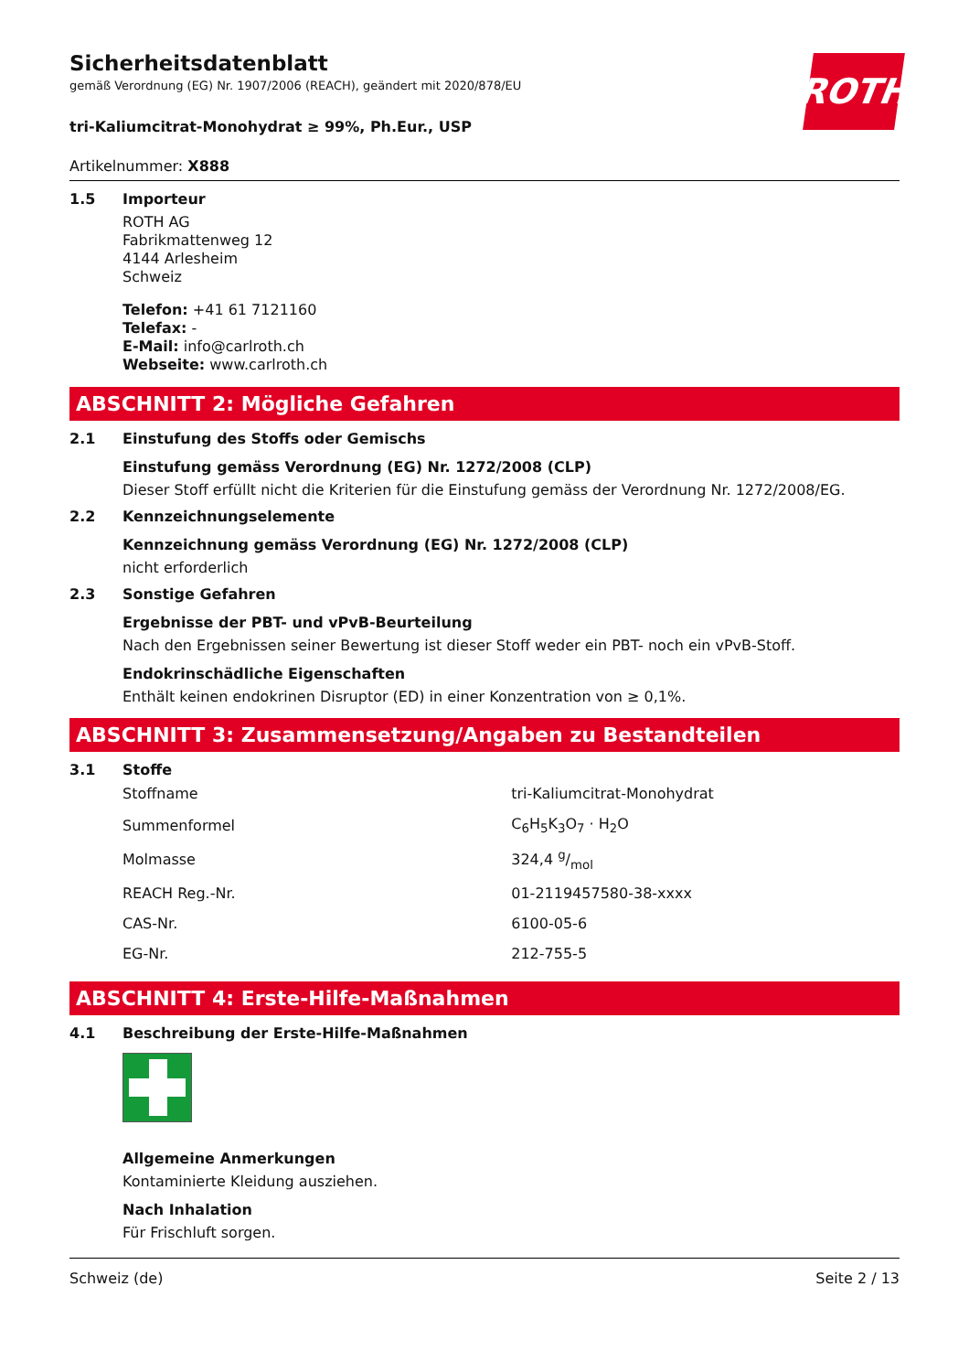ROTH
Sicherheitsdatenblatt
gemäß Verordnung (EG) Nr. 1907/2006 (REACH), geändert mit 2020/878/EU
tri-Kaliumcitrat-Monohydrat ≥ 99%, Ph.Eur., USP
Artikelnummer: X888
1.5 Importeur
ROTH AG
Fabrikmattenweg 12
4144 Arlesheim
Schweiz
Telefon: +41 61 7121160
Telefax: -
E-Mail: info@carlroth.ch
Webseite: www.carlroth.ch
ABSCHNITT 2: Mögliche Gefahren
2.1 Einstufung des Stoffs oder Gemischs
Einstufung gemäss Verordnung (EG) Nr. 1272/2008 (CLP)
Dieser Stoff erfüllt nicht die Kriterien für die Einstufung gemäss der Verordnung Nr. 1272/2008/EG.
2.2 Kennzeichnungselemente
Kennzeichnung gemäss Verordnung (EG) Nr. 1272/2008 (CLP)
nicht erforderlich
2.3 Sonstige Gefahren
Ergebnisse der PBT- und vPvB-Beurteilung
Nach den Ergebnissen seiner Bewertung ist dieser Stoff weder ein PBT- noch ein vPvB-Stoff.
Endokrinschädliche Eigenschaften
Enthält keinen endokrinen Disruptor (ED) in einer Konzentration von ≥ 0,1%.
ABSCHNITT 3: Zusammensetzung/Angaben zu Bestandteilen
3.1 Stoffe
| Stoffname | tri-Kaliumcitrat-Monohydrat |
| Summenformel | C<sub>6</sub>H<sub>5</sub>K<sub>3</sub>O<sub>7</sub> · H<sub>2</sub>O |
| Molmasse | 324,4 g/mol |
| REACH Reg.-Nr. | 01-2119457580-38-xxxx |
| CAS-Nr. | 6100-05-6 |
| EG-Nr. | 212-755-5 |
ABSCHNITT 4: Erste-Hilfe-Maßnahmen
4.1 Beschreibung der Erste-Hilfe-Maßnahmen
Allgemeine Anmerkungen
Kontaminierte Kleidung ausziehen.
Nach Inhalation
Für Frischluft sorgen.
Schweiz (de) Seite 2 / 13